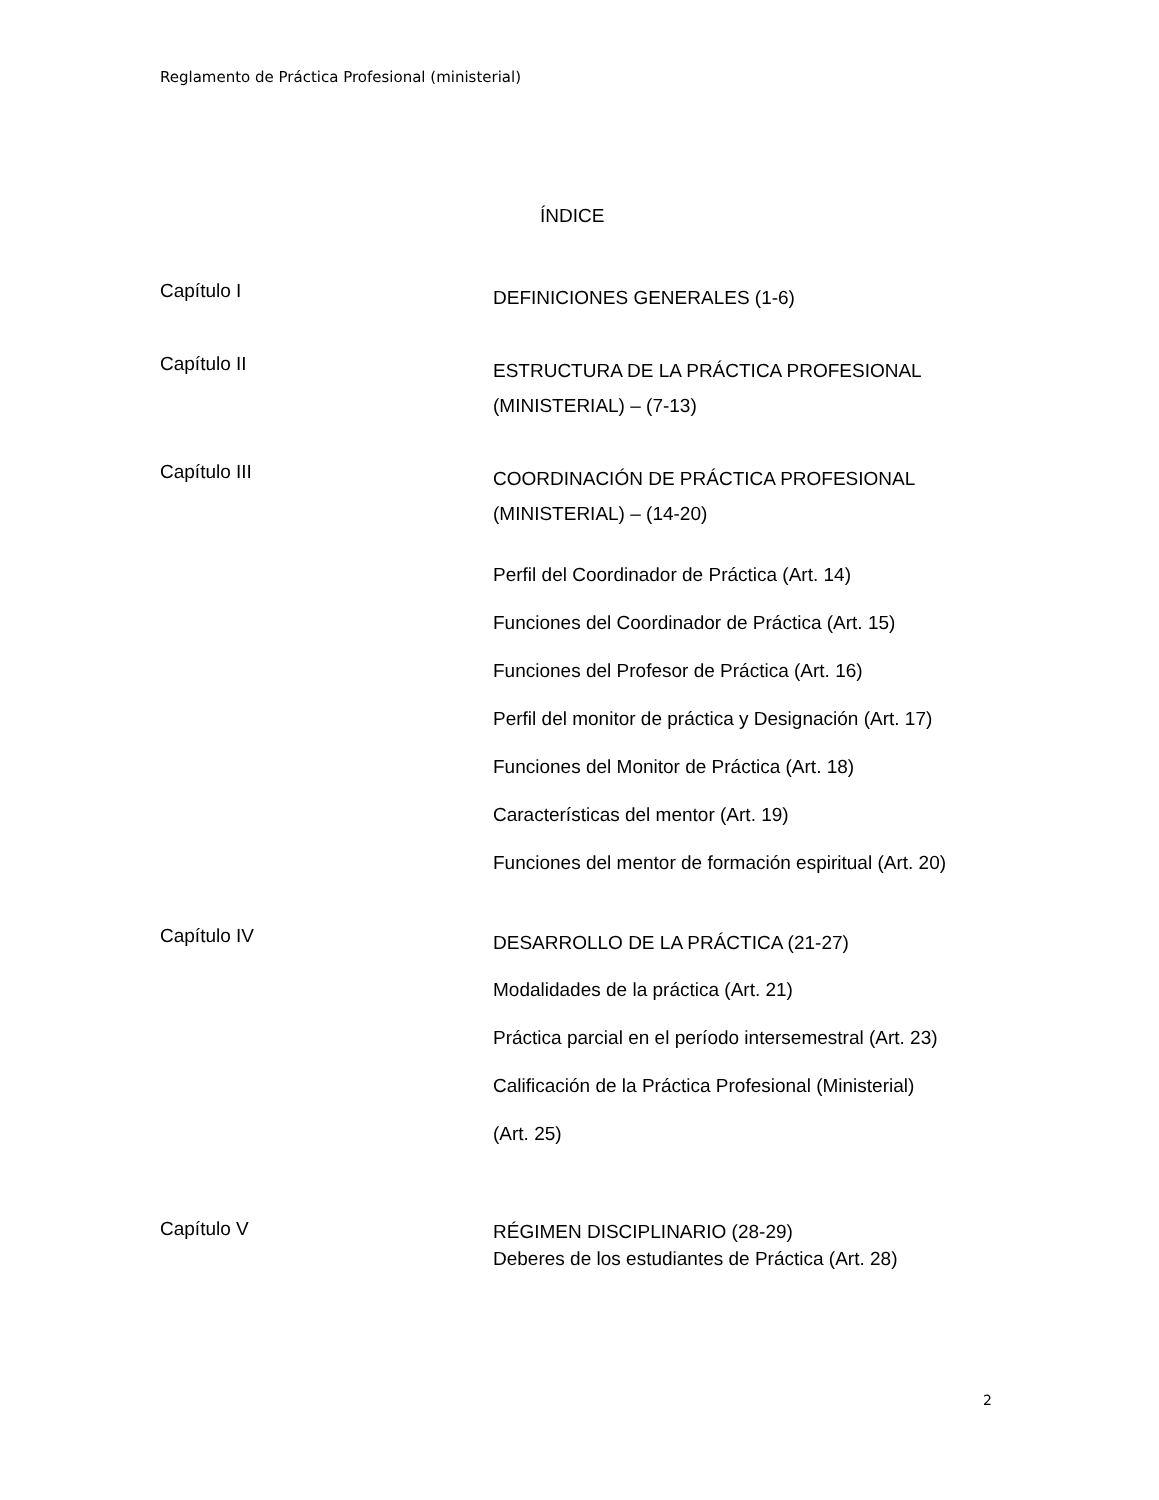Reglamento de Práctica Profesional (ministerial)
ÍNDICE
Capítulo I
DEFINICIONES GENERALES (1-6)
Capítulo II
ESTRUCTURA DE LA PRÁCTICA PROFESIONAL
(MINISTERIAL) – (7-13)
Capítulo III
COORDINACIÓN DE PRÁCTICA PROFESIONAL
(MINISTERIAL) – (14-20)
Perfil del Coordinador de Práctica (Art. 14)
Funciones del Coordinador de Práctica (Art. 15)
Funciones del Profesor de Práctica (Art. 16)
Perfil del monitor de práctica y Designación (Art. 17)
Funciones del Monitor de Práctica (Art. 18)
Características del mentor (Art. 19)
Funciones del mentor de formación espiritual (Art. 20)
Capítulo IV
DESARROLLO DE LA PRÁCTICA (21-27)
Modalidades de la práctica (Art. 21)
Práctica parcial en el período intersemestral (Art. 23)
Calificación de la Práctica Profesional (Ministerial)
(Art. 25)
Capítulo V
RÉGIMEN DISCIPLINARIO (28-29)
Deberes de los estudiantes de Práctica (Art. 28)
2